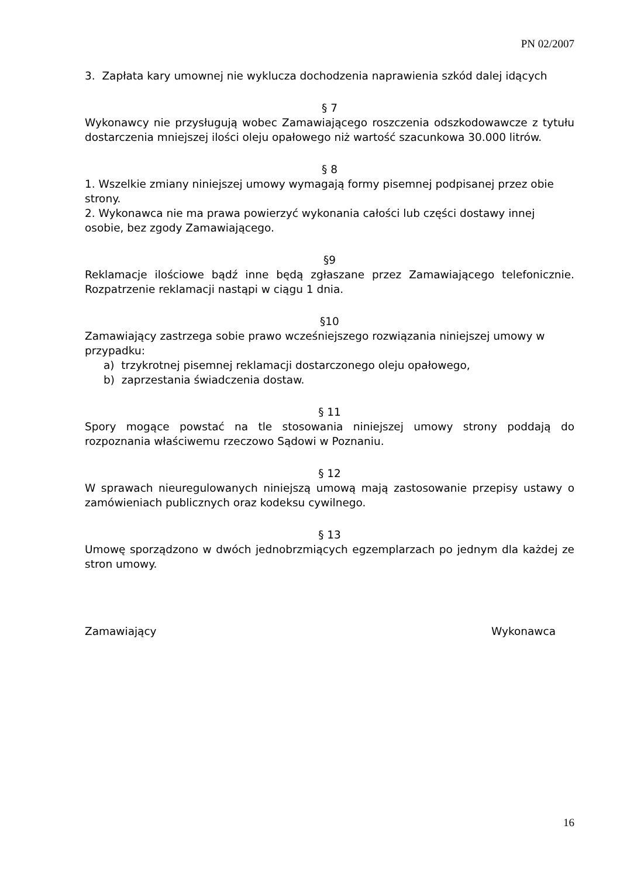PN 02/2007
3. Zapłata kary umownej nie wyklucza dochodzenia naprawienia szkód dalej idących
§ 7
Wykonawcy nie przysługują wobec Zamawiającego roszczenia odszkodowawcze z tytułu dostarczenia mniejszej ilości oleju opałowego niż wartość szacunkowa 30.000 litrów.
§ 8
1. Wszelkie zmiany niniejszej umowy wymagają formy pisemnej podpisanej przez obie strony.
2. Wykonawca nie ma prawa powierzyć wykonania całości lub części dostawy innej osobie, bez zgody Zamawiającego.
§9
Reklamacje ilościowe bądź inne będą zgłaszane przez Zamawiającego telefonicznie. Rozpatrzenie reklamacji nastąpi w ciągu 1 dnia.
§10
Zamawiający zastrzega sobie prawo wcześniejszego rozwiązania niniejszej umowy w przypadku:
a) trzykrotnej pisemnej reklamacji dostarczonego oleju opałowego,
b) zaprzestania świadczenia dostaw.
§ 11
Spory mogące powstać na tle stosowania niniejszej umowy strony poddają do rozpoznania właściwemu rzeczowo Sądowi w Poznaniu.
§ 12
W sprawach nieuregulowanych niniejszą umową mają zastosowanie przepisy ustawy o zamówieniach publicznych oraz kodeksu cywilnego.
§ 13
Umowę sporządzono w dwóch jednobrzmiących egzemplarzach po jednym dla każdej ze stron umowy.
Zamawiający Wykonawca
16